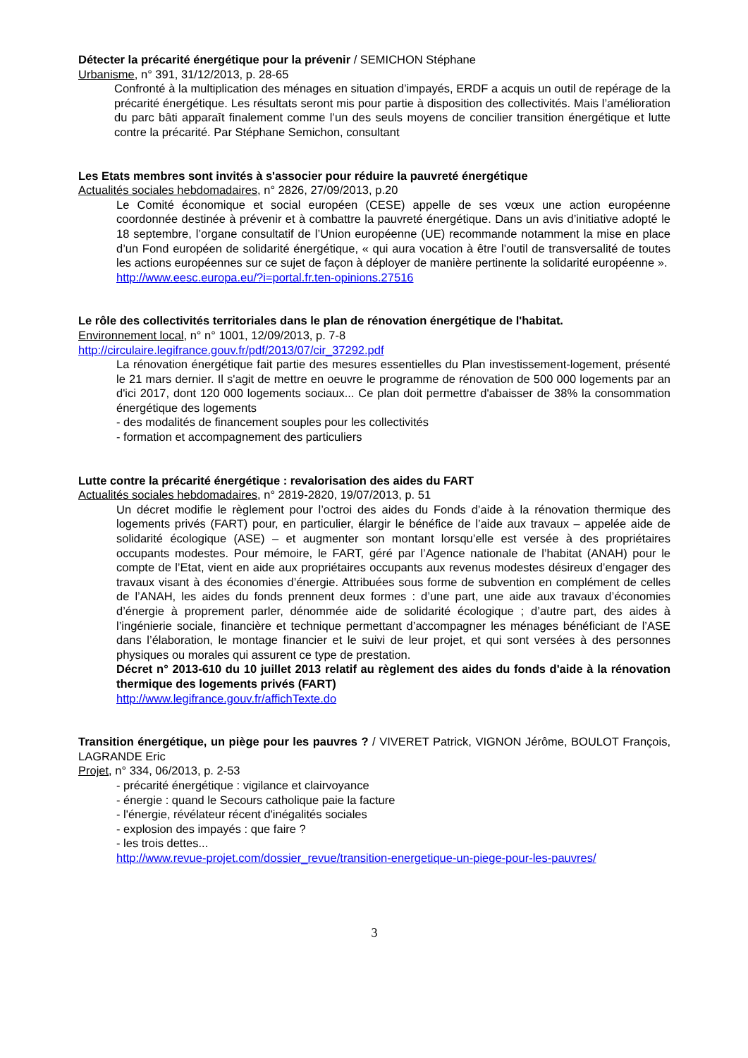Détecter la précarité énergétique pour la prévenir / SEMICHON Stéphane
Urbanisme, n° 391, 31/12/2013, p. 28-65
Confronté à la multiplication des ménages en situation d’impayés, ERDF a acquis un outil de repérage de la précarité énergétique. Les résultats seront mis pour partie à disposition des collectivités. Mais l’amélioration du parc bâti apparaît finalement comme l’un des seuls moyens de concilier transition énergétique et lutte contre la précarité. Par Stéphane Semichon, consultant
Les Etats membres sont invités à s'associer pour réduire la pauvreté énergétique
Actualités sociales hebdomadaires, n° 2826, 27/09/2013, p.20
Le Comité économique et social européen (CESE) appelle de ses vœux une action européenne coordonnée destinée à prévenir et à combattre la pauvreté énergétique. Dans un avis d’initiative adopté le 18 septembre, l’organe consultatif de l’Union européenne (UE) recommande notamment la mise en place d’un Fond européen de solidarité énergétique, « qui aura vocation à être l’outil de transversalité de toutes les actions européennes sur ce sujet de façon à déployer de manière pertinente la solidarité européenne ».
http://www.eesc.europa.eu/?i=portal.fr.ten-opinions.27516
Le rôle des collectivités territoriales dans le plan de rénovation énergétique de l'habitat.
Environnement local, n° n° 1001, 12/09/2013, p. 7-8
http://circulaire.legifrance.gouv.fr/pdf/2013/07/cir_37292.pdf
La rénovation énergétique fait partie des mesures essentielles du Plan investissement-logement, présenté le 21 mars dernier. Il s'agit de mettre en oeuvre le programme de rénovation de 500 000 logements par an d'ici 2017, dont 120 000 logements sociaux... Ce plan doit permettre d'abaisser de 38% la consommation énergétique des logements
- des modalités de financement souples pour les collectivités
- formation et accompagnement des particuliers
Lutte contre la précarité énergétique : revalorisation des aides du FART
Actualités sociales hebdomadaires, n° 2819-2820, 19/07/2013, p. 51
Un décret modifie le règlement pour l’octroi des aides du Fonds d’aide à la rénovation thermique des logements privés (FART) pour, en particulier, élargir le bénéfice de l’aide aux travaux – appelée aide de solidarité écologique (ASE) – et augmenter son montant lorsqu’elle est versée à des propriétaires occupants modestes. Pour mémoire, le FART, géré par l’Agence nationale de l’habitat (ANAH) pour le compte de l’Etat, vient en aide aux propriétaires occupants aux revenus modestes désireux d’engager des travaux visant à des économies d’énergie. Attribuées sous forme de subvention en complément de celles de l’ANAH, les aides du fonds prennent deux formes : d’une part, une aide aux travaux d’économies d’énergie à proprement parler, dénommée aide de solidarité écologique ; d’autre part, des aides à l’ingénierie sociale, financière et technique permettant d’accompagner les ménages bénéficiant de l’ASE dans l’élaboration, le montage financier et le suivi de leur projet, et qui sont versées à des personnes physiques ou morales qui assurent ce type de prestation.
Décret n° 2013-610 du 10 juillet 2013 relatif au règlement des aides du fonds d'aide à la rénovation thermique des logements privés (FART)
http://www.legifrance.gouv.fr/affichTexte.do
Transition énergétique, un piège pour les pauvres ? / VIVERET Patrick, VIGNON Jérôme, BOULOT François, LAGRANDE Eric
Projet, n° 334, 06/2013, p. 2-53
- précarité énergétique : vigilance et clairvoyance
- énergie : quand le Secours catholique paie la facture
- l'énergie, révélateur récent d'inégalités sociales
- explosion des impayés : que faire ?
- les trois dettes...
http://www.revue-projet.com/dossier_revue/transition-energetique-un-piege-pour-les-pauvres/
3